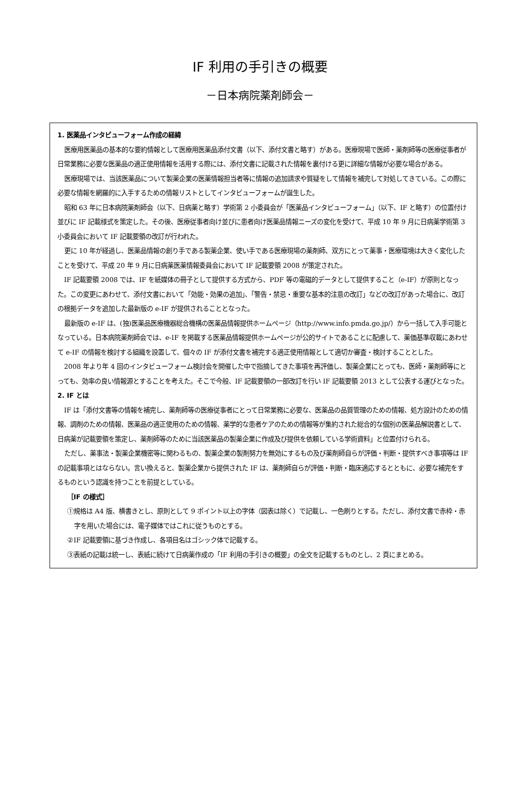IF 利用の手引きの概要
－日本病院薬剤師会－
1. 医薬品インタビューフォーム作成の経緯
医療用医薬品の基本的な要約情報として医療用医薬品添付文書（以下、添付文書と略す）がある。医療現場で医師・薬剤師等の医療従事者が日常業務に必要な医薬品の適正使用情報を活用する際には、添付文書に記載された情報を裏付ける更に詳細な情報が必要な場合がある。
医療現場では、当該医薬品について製薬企業の医薬情報担当者等に情報の追加請求や質疑をして情報を補完して対処してきている。この際に必要な情報を網羅的に入手するための情報リストとしてインタビューフォームが誕生した。
昭和 63 年に日本病院薬剤師会（以下、日病薬と略す）学術第 2 小委員会が「医薬品インタビューフォーム」（以下、IF と略す）の位置付け並びに IF 記載様式を策定した。その後、医療従事者向け並びに患者向け医薬品情報ニーズの変化を受けて、平成 10 年 9 月に日病薬学術第 3 小委員会において IF 記載要領の改訂が行われた。
更に 10 年が経過し、医薬品情報の創り手である製薬企業、使い手である医療現場の薬剤師、双方にとって薬事・医療環境は大きく変化したことを受けて、平成 20 年 9 月に日病薬医薬情報委員会において IF 記載要領 2008 が策定された。
IF 記載要領 2008 では、IF を紙媒体の冊子として提供する方式から、PDF 等の電磁的データとして提供すること（e-IF）が原則となった。この変更にあわせて、添付文書において「効能・効果の追加」、「警告・禁忌・重要な基本的注意の改訂」などの改訂があった場合に、改訂の根拠データを追加した最新版の e-IF が提供されることとなった。
最新版の e-IF は、(独)医薬品医療機器総合機構の医薬品情報提供ホームページ（http://www.info.pmda.go.jp/）から一括して入手可能となっている。日本病院薬剤師会では、e-IF を掲載する医薬品情報提供ホームページが公的サイトであることに配慮して、薬価基準収載にあわせて e-IF の情報を検討する組織を設置して、個々の IF が添付文書を補完する適正使用情報として適切か審査・検討することとした。
2008 年より年 4 回のインタビューフォーム検討会を開催した中で指摘してきた事項を再評価し、製薬企業にとっても、医師・薬剤師等にとっても、効率の良い情報源とすることを考えた。そこで今般、IF 記載要領の一部改訂を行い IF 記載要領 2013 として公表する運びとなった。
2. IF とは
IF は「添付文書等の情報を補完し、薬剤師等の医療従事者にとって日常業務に必要な、医薬品の品質管理のための情報、処方設計のための情報、調剤のための情報、医薬品の適正使用のための情報、薬学的な患者ケアのための情報等が集約された総合的な個別の医薬品解説書として、日病薬が記載要領を策定し、薬剤師等のために当該医薬品の製薬企業に作成及び提供を依頼している学術資料」と位置付けられる。
ただし、薬事法・製薬企業機密等に関わるもの、製薬企業の製剤努力を無効にするもの及び薬剤師自らが評価・判断・提供すべき事項等は IF の記載事項とはならない。言い換えると、製薬企業から提供された IF は、薬剤師自らが評価・判断・臨床適応するとともに、必要な補完をするものという認識を持つことを前提としている。
［IF の様式］
①規格は A4 版、横書きとし、原則として 9 ポイント以上の字体（図表は除く）で記載し、一色刷りとする。ただし、添付文書で赤枠・赤字を用いた場合には、電子媒体ではこれに従うものとする。
②IF 記載要領に基づき作成し、各項目名はゴシック体で記載する。
③表紙の記載は統一し、表紙に続けて日病薬作成の「IF 利用の手引きの概要」の全文を記載するものとし、2 頁にまとめる。